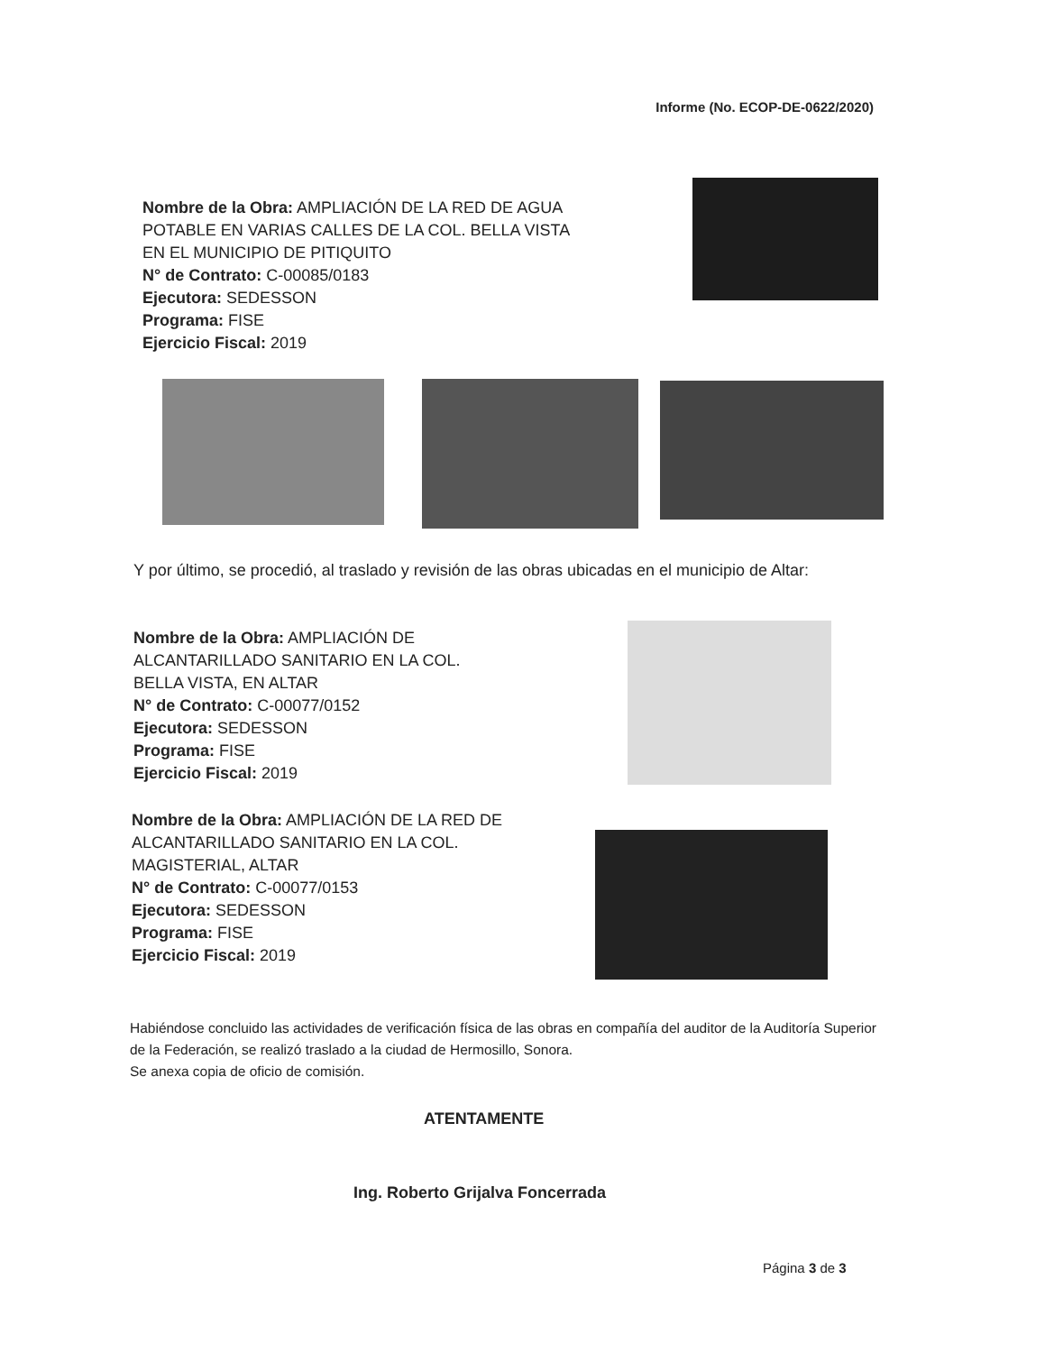Informe (No. ECOP-DE-0622/2020)
Nombre de la Obra: AMPLIACIÓN DE LA RED DE AGUA POTABLE EN VARIAS CALLES DE LA COL. BELLA VISTA EN EL MUNICIPIO DE PITIQUITO
N° de Contrato: C-00085/0183
Ejecutora: SEDESSON
Programa: FISE
Ejercicio Fiscal: 2019
Y por último, se procedió, al traslado y revisión de las obras ubicadas en el municipio de Altar:
Nombre de la Obra: AMPLIACIÓN DE ALCANTARILLADO SANITARIO EN LA COL. BELLA VISTA, EN ALTAR
N° de Contrato: C-00077/0152
Ejecutora: SEDESSON
Programa: FISE
Ejercicio Fiscal: 2019
Nombre de la Obra: AMPLIACIÓN DE LA RED DE ALCANTARILLADO SANITARIO EN LA COL. MAGISTERIAL, ALTAR
N° de Contrato: C-00077/0153
Ejecutora: SEDESSON
Programa: FISE
Ejercicio Fiscal: 2019
Habiéndose concluido las actividades de verificación física de las obras en compañía del auditor de la Auditoría Superior de la Federación, se realizó traslado a la ciudad de Hermosillo, Sonora.
Se anexa copia de oficio de comisión.
ATENTAMENTE
Ing. Roberto Grijalva Foncerrada
Página 3 de 3